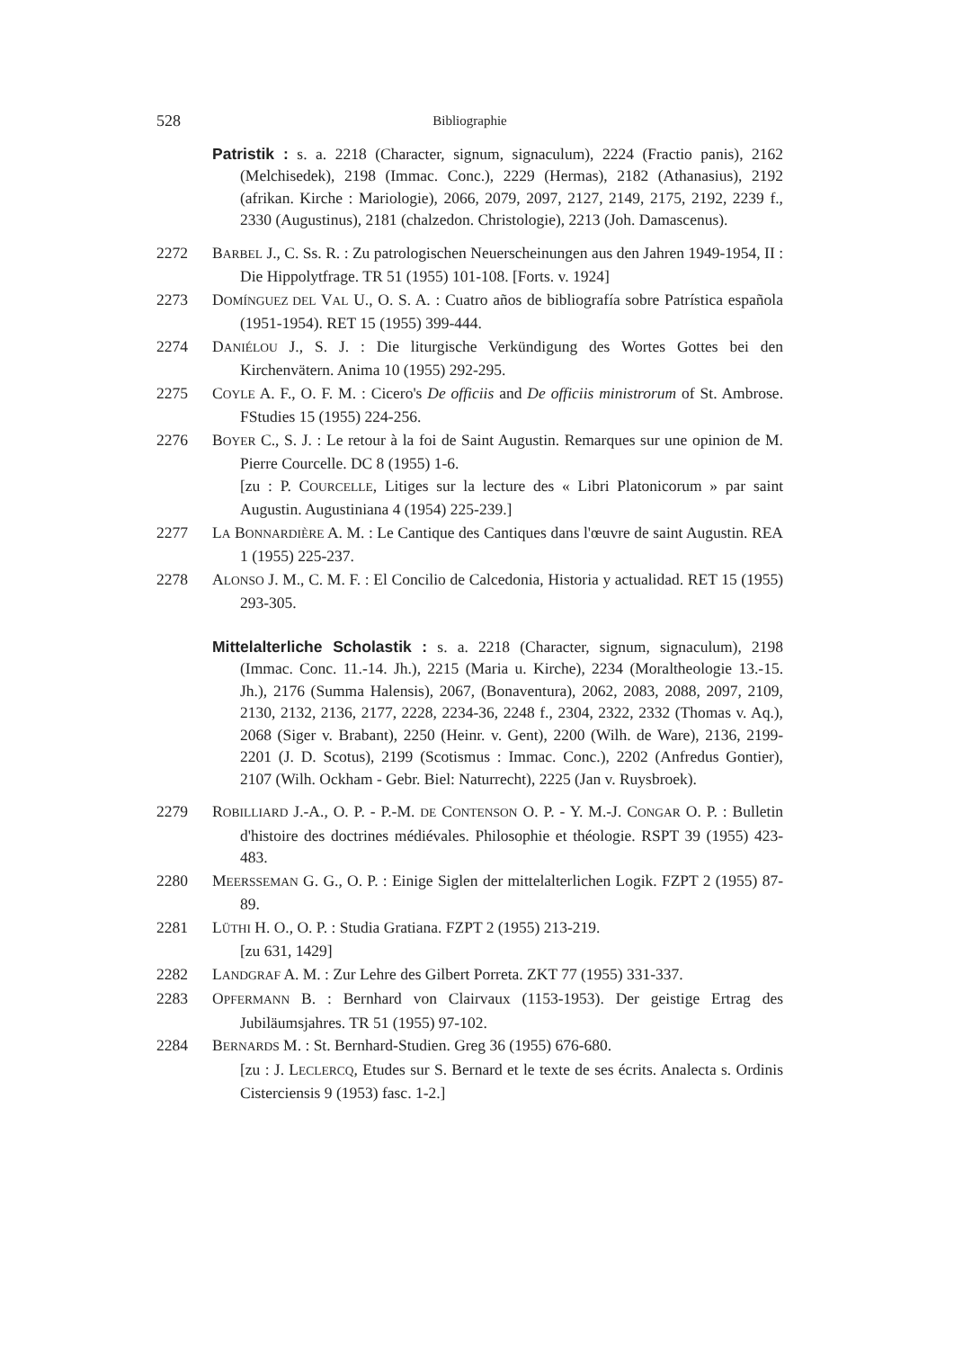528 Bibliographie
Patristik : s. a. 2218 (Character, signum, signaculum), 2224 (Fractio panis), 2162 (Melchisedek), 2198 (Immac. Conc.), 2229 (Hermas), 2182 (Athanasius), 2192 (afrikan. Kirche : Mariologie), 2066, 2079, 2097, 2127, 2149, 2175, 2192, 2239 f., 2330 (Augustinus), 2181 (chalzedon. Christologie), 2213 (Joh. Damascenus).
2272 BARBEL J., C. Ss. R. : Zu patrologischen Neuerscheinungen aus den Jahren 1949-1954, II : Die Hippolytfrage. TR 51 (1955) 101-108. [Forts. v. 1924]
2273 DOMÍNGUEZ DEL VAL U., O. S. A. : Cuatro años de bibliografía sobre Patrística española (1951-1954). RET 15 (1955) 399-444.
2274 DANIÉLOU J., S. J. : Die liturgische Verkündigung des Wortes Gottes bei den Kirchenvätern. Anima 10 (1955) 292-295.
2275 COYLE A. F., O. F. M. : Cicero's De officiis and De officiis ministrorum of St. Ambrose. FStudies 15 (1955) 224-256.
2276 BOYER C., S. J. : Le retour à la foi de Saint Augustin. Remarques sur une opinion de M. Pierre Courcelle. DC 8 (1955) 1-6.
[zu : P. COURCELLE, Litiges sur la lecture des « Libri Platonicorum » par saint Augustin. Augustiniana 4 (1954) 225-239.]
2277 LA BONNARDIÈRE A. M. : Le Cantique des Cantiques dans l'œuvre de saint Augustin. REA 1 (1955) 225-237.
2278 ALONSO J. M., C. M. F. : El Concilio de Calcedonia, Historia y actualidad. RET 15 (1955) 293-305.
Mittelalterliche Scholastik : s. a. 2218 (Character, signum, signaculum), 2198 (Immac. Conc. 11.-14. Jh.), 2215 (Maria u. Kirche), 2234 (Moraltheologie 13.-15. Jh.), 2176 (Summa Halensis), 2067, (Bonaventura), 2062, 2083, 2088, 2097, 2109, 2130, 2132, 2136, 2177, 2228, 2234-36, 2248 f., 2304, 2322, 2332 (Thomas v. Aq.), 2068 (Siger v. Brabant), 2250 (Heinr. v. Gent), 2200 (Wilh. de Ware), 2136, 2199-2201 (J. D. Scotus), 2199 (Scotismus : Immac. Conc.), 2202 (Anfredus Gontier), 2107 (Wilh. Ockham - Gebr. Biel: Naturrecht), 2225 (Jan v. Ruysbroek).
2279 ROBILLIARD J.-A., O. P. - P.-M. DE CONTENSON O. P. - Y. M.-J. CONGAR O. P. : Bulletin d'histoire des doctrines médiévales. Philosophie et théologie. RSPT 39 (1955) 423-483.
2280 MEERSSEMAN G. G., O. P. : Einige Siglen der mittelalterlichen Logik. FZPT 2 (1955) 87-89.
2281 LÜTHI H. O., O. P. : Studia Gratiana. FZPT 2 (1955) 213-219.
[zu 631, 1429]
2282 LANDGRAF A. M. : Zur Lehre des Gilbert Porreta. ZKT 77 (1955) 331-337.
2283 OPFERMANN B. : Bernhard von Clairvaux (1153-1953). Der geistige Ertrag des Jubiläumsjahres. TR 51 (1955) 97-102.
2284 BERNARDS M. : St. Bernhard-Studien. Greg 36 (1955) 676-680.
[zu : J. LECLERCQ, Etudes sur S. Bernard et le texte de ses écrits. Analecta s. Ordinis Cisterciensis 9 (1953) fasc. 1-2.]